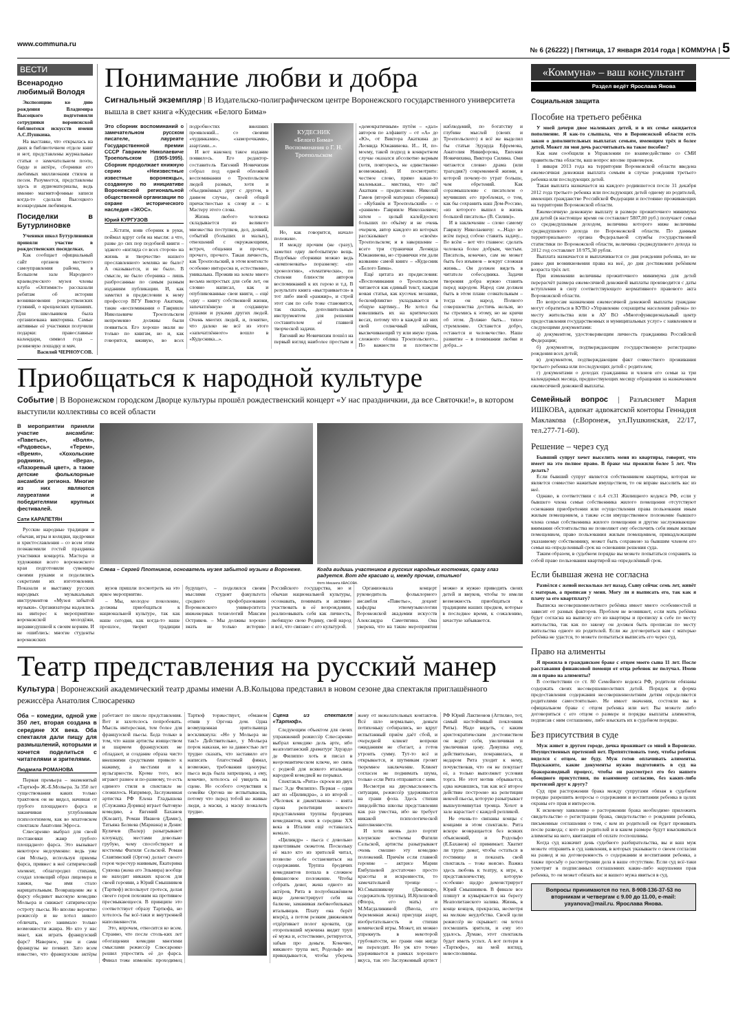www.communa.ru № 6 (26222) | Пятница, 17 января 2014 года | КОММУНА | 5
ВЕСТИ
Всенародно любимый Володя
Экспозицию ко дню рождения Владимира Высоцкого подготовили сотрудники воронежской библиотеки искусств имени А.С.Пушкина.
На выставке, что открылась на днях в библиотечном отделе книг и нот, представлены журнальные статьи о замечательном поэте, барде и актёре, сборники его любимых миллионами стихов и песен. Разумеется, представлены здесь и аудиоматериалы, ведь именно магнитофонные записи когда-то сделали Высоцкого всенародным любимцем.
Посиделки в Бутурлиновке
Ученики школ Бутурлиновки приняли участие в рождественских посиделках.
Как сообщает официальный сайт органов местного самоуправления района, в Большом зале Народного краеведческого музея члены клуба «Оптимист» рассказали ребятам об истории возникновения рождественских гуляний, о крещенских купаниях. Для школьников была организована викторина. Самые активные её участники получили подарки: православные календари, символ года – резиновую лошадку и мяч.
Василий ЧЕРНОУСОВ.
Понимание любви и добра
Сигнальный экземпляр | В Издательско-полиграфическом центре Воронежского государственного университета вышла в свет книга «Кудесник «Белого Бима»
Это сборник воспоминаний о замечательном русском писателе, лауреате Государственной премии СССР Гаврииле Николаевиче Троепольском (1905-1995). Сборник продолжает книжную серию «Неизвестные известные воронежцы», созданную по инициативе Воронежской региональной общественной организации по охране исторического наследия «ЭКОС».
Юрий КУРГУЗОВ
...Кстати, взяв сборник в руки, поймал вдруг себя на мысли: а что, разве до сих пор подобной книги – эдакого «взгляда со всех сторон» на жизнь и творчество нашего прославленного земляка не было? А оказывается, и не было. В смысле, не было сборника – лишь разбросанные по самым разным изданиям публикации. И, как заметил в предисловии к нему профессор ВГУ Виктор Акаткин, такие «воспоминания о Гаврииле Николаевиче Троепольском непременно должны были появиться. Его хорошо знали не только по книгам, но и, как говорится, вживую, во всех подробностях внешних проявлений... со своими «чудинками», «заморочками», азартами...».
И вот наконец такое издание появилось. Его редактор-составитель Евгений Новичихин собрал под одной обложкой воспоминания о Троепольском людей разных, хотя и объединённых друг с другом, в данном случае, своей общей причастностью к слову и – к Мастеру этого слова.
Жизнь любого человека складывается из великого множества поступков, дел, деяний, событий (больших и малых), отношений с окружающими, встреч, общения и прочего, прочего, прочего. Такая личность, как Троепольский, в этом контексте особенно интересна и, естественно, уникальна. Прожив на земле много весьма непростых для себя лет, он словно написал, как и опубликованные свои книги, – ещё одну – книгу собственной жизни, запечатлённую и созданную душами и руками других людей. Очень многих людей, и, понятно, что далеко не всё из этого «запечатлённого» вошло в «Кудесника...».
КУДЕСНИК
«Белого Бима»
Воспоминания о Г. Н. Троепольском
Но, как говорится, начало положено.
И между прочим (не сразу), заметил одну любопытную вещь. Подобные сборники можно ведь «компоновать» поразному: «по хронологии», «тематически», по степени близости авторов воспоминаний к их герою и т.д. В результате книга «выстраивается» в тот либо иной «ранжир», и строй этот сам по себе тоже становится, так сказать, дополнительным инструментом для решения составителем её главной творческой задачи.
Евгений же Новичихин пошёл на первый взгляд наиболее простым и «демократичным» путём – «дал» авторов по алфавиту – от «А» до «Ю», от Виктора Акаткина до Леонида Южанинова. И... И, по-моему, такой подход в конкретном случае оказался абсолютно верным (хотя, повторюсь, не единственно возможным). И посмотрите: честное слово, прямо какая-то маленькая... мистика, что ли? Акаткин – предисловие. Николай Гамов (второй материал сборника) – «Кубанёв и Троепольский» – о «раннем» Гаврииле Николаевиче; затем – целый калейдоскоп больших по объёму и не очень очерков, автор каждого из которых рассказывает о «своём» Троепольском; и в завершение – всего три странички Леонида Южанинова, но странички эти дали название самой книге – «Кудесник «Белого Бима».
Ещё цитата из предисловия: «Воспоминания о Троепольском читаются как единый текст, каждая новая статья, как кусочек мозаики, бесконфликтно укладывается в общую картину... Не хотел бы взвешивать их на критических весах, потому что в каждой из них свой солнечный зайчик, высвечивающий ту или иную грань сложного облика Троепольского... По важности и плотности наблюдений, по богатству и глубине мыслей (своих и Троепольского) я всё же выделил бы статьи Эдуарда Ефремова, Анатолия Никифорова, Евгения Новичихина, Виктора Силина. Они читаются словно драма (или трагедия?) современной жизни, в которой почему-то утрат больше, чем обретений. Как соразмышление с писателем о мучивших его проблемах, о том, как бы сохранить наш Дом-Россию, «из которого вышел в жизнь большой писатель» (В. Силин)».
И в заключение – слово самому Гаврилу Николаевичу: «...Надо во всём перед собою ставить задачу... Во всём – вот что главное: сделать человека более добрым, чистым. Писатель, конечно, сам не может быть без изъянов – вокруг сложная жизнь... Он должен видеть в читателе собеседника. Задачи творения добра нужно ставить перед народом. Народ сам должен быть в этом плане сознательным – тогда он народ. Полного совершенства достичь нельзя, но ты стремись к этому, но не кричи об этом. Должно быть... тихое стремление. Останется добро, останется и человечество. Наше развитие – в понимании любви и добра...»
Приобщаться к народной культуре
Событие | В Воронежском городском Дворце культуры прошёл рождественский концерт «У нас праздничкии, да все Святочки!», в котором выступили коллективы со всей области
В мероприятии приняли участие ансамбли: «Паветье», «Воля», «Радовесь», «Терем», «Время», «Хохольские родники», «Вера», «Лазоревый цвет», а также детские фольклорные ансамбли региона. Многие из них являются лауреатами и победителями крупных фестивалей.
Сати КАРАПЕТЯН
Русские народные традиции и обычаи, игры и колядки, щедровки и христославления – со всем этим познакомили гостей праздника участники концерта. Мастера и художники всего воронежского края подготовили сувениры своими руками и поделились секретами их изготовления. Показали и выставку русских народных музыкальных инструментов «Музея забытой музыки». Организаторы надеялись на интерес к мероприятию воронежской молодёжи, неравнодушной к своим корням. И не ошиблись: многие студенты воронежских
Слева – Сергей Плотников, основатель музея забытой музыки в Воронеже.
Когда видишь участников в русских народных костюмах, сразу глаз радуется. Вот где красиво и, между прочим, стильно!
Фото Михаила КВАСОВА.
вузов пришли посмотреть на это яркое мероприятие.
– Мы, молодое поколение, должны приобщаться к национальной культуре, так как наше сегодня, как когда-то наше прошлое, творит традиции будущего, – поделился своим мыслями студент факультета среднего профобразования Воронежского университета инженерных технологий Максим Остриков. – Мы должны хорошо знать не только историю Российского государства, но и обычаи национальной культуры, осознавать, понимать и активно участвовать в её возрождении, реализовывать себя как личность, любящую свою Родину, свой народ и всё, что связано с его культурой.
Организовала концерт руководитель фольклорного ансамбля «Паветье», доцент кафедры этномузыкологии Воронежской академии искусств Александра Самотягина. Она уверена, что на такие мероприятия можно и нужно приводить своих детей и внуков, чтобы те имели возможность приобщаться к традициям наших предков, которые в последнее время, к сожалению, зачастую забываются.
Театр представления на русский манер
Культура | Воронежский академический театр драмы имени А.В.Кольцова представил в новом сезоне два спектакля приглашённого режиссёра Анатолия Слюсаренко
Оба – комедии, одной уже 350 лет, вторая создана в середине XX века. Оба спектакля дали пищу для размышлений, которыми и хочется поделиться с читателями и зрителями.
Людмила РОМАНОВА
Первая премьера – знаменитый «Тартюф» Ж.-Б.Мольера. За 350 лет существования каких только трактовок он не видел, начиная от грубого площадного фарса и заканчивая углубленным психологизмом, как во мхатовском спектакле Анатолия Эфроса.
Слюсаренко выбрал для своей постановки жанр грубого площадного фарса. Это вызывает некоторое недоумение: ведь уже сам Мольер, используя приемы фарса, привнес в неё сатирический элемент, облагородил стихами, создал зловещий образ лицемера и ханжи, чье имя стало нарицательным. Возвращение же к фарсу обедняет высокую комедию Мольера и снижает сатирическую остроту пьесы. Но вполне вероятно режиссёр и не хотел никого обличать, его занимало только возможности жанра. Но кто у нас знает, как играть французский фарс? Наверное, уже и сами французы не помнят. Зато всем известно, что французские актёры работают по школе представления. Вот и захотелось попробовать. Мысль интересная, тем более для французской пьесы. Беда только в том, что наши артисты изяществом и шармом французских не обладают, и создание образа чисто внешними средствами привело к нажиму, а местами и к вульгарности. Кроме того, все играют разное и по-разному, то есть единого стиля в спектакле не сложилось. Например, Заслуженная артистка РФ Елена Гладышева (Служанка Дорина) играет бытовую комедию, а Евгений Баханов (Клеант), Роман Иванов (Дамис), Татьяна Беляева (Мариана) и Денис Куличев (Валер) разыгрывают клоунаду, местами довольно грубую, чему способствуют и костюмы Фагили Сельской. Роман Славтинский (Оргон) делает своего героя чересчур наивным, Екатерина Суязова (жена его Эльмира) вообще не находит никаких красок для своей героини, а Юрий Смышников (Тартюф) использует гротеск, делая своего героя похожим на противное пресмыкающееся. В принципе это соответствует образу Тартюфа, но хотелось бы всё-таки и внутренней наполненности.
Это, впрочем, относится ко всем. Странно, что после столь-ких лет обогащения комедии многими смыслами режиссёр Слюсаренко решил упростить её до фарса. Финал тоже изменён: проходимец Тартюф торжествует, обманом отняв у Оргона дом. Одна возмущенная зрительница воскликнула: «Но у Мольера не так!» Действительно, у Мольера порок наказан, но за давностью лет трудно сказать, что заставило его написать благостный финал, возможно, требования цензуры: пьеса ведь была запрещена, а ему, конечно, хотелось её увидеть на сцене. Но особого сочувствия к семейке Оргона не испытываешь, потому что перед тобой не живые люди, а маски, а маску пожалеть трудно.
Сцена из спектакля «Тартюф».
Следующим объектом для своих упражнений режиссёр Слюсаренко выбрал комедию дель арте, ибо неаполитанский драматург Эдуардо де Филиппо хоть и писал в неоромантическом ключе, но связь с родной для всякого итальянца народной комедией не порывал.
Спектакль «Рита» скроен из двух пьес Э.де Филиппо. Первая – один акт из «Цилиндра», а из второй – «Человек и джентльмен» - взята сцена репетиции некоего представления труппы бродячих комедиантов, коих в середине XX века в Италии ещё оставалась немало.
«Цилиндр» - пьеса с довольно щекотливым сюжетом. Поскольку её мало кто из зрителей читал, позволю себе остановиться на содержании. Труппа бродячих комедиантов попала в сложное финансовое положение. Чтобы собрать денег, жена одного из актёров, Рита в полуобнажённом виде демонстрирует себя на балконе, заманивая любвеобильных итальянцев. Плату она берёт вперёд, а потом резким движением отдёргивает полог кровати, где оторопевший мужчина видит труп её мужа и, естественно, ретируется, забыв про деньги. Конечно, никакого трупа нет, Родольфо им прикидывается, чтобы уберечь жену от нежелательных контактов. Всё шло нормально, деньги потихоньку собирались, но вдруг испытанный приём даёт сбой, и очередной клиент вопреки ожиданиям не сбегает, а готов утроить сумму. Тут-то всё и открывается, и шутникам грозит тюремное заключение. Клиент согласен не поднимать шума, только если Рита отправится с ним.
Несмотря на двусмысленность ситуации, режиссёр удерживается на грани фола. Здесь стихия лицедейства школы представления как раз уместна, ибо не требует никакой психологической наполненности.
И хотя вновь дело портят клоунские костюмы Фагили Сельской, артисты разыгрывают очень смешно эту комедию положений. Причём если главной героине – актрисе Марии Ембулаевой достаточно просто красоты и искренности, то замечательной троице – Ю.Смышникову (Дженнаро, содержатель труппы), И.Кулешовой (Флора, его мать) и М.Магдалининой (Виола, его беременная жена) присущи азарт, изобретательность и стихия комической игры. Может, их можно упрекнуть в некоторой грубоватости, но грани они нигде не переходят. Но уж кто точно удерживается в рамках хорошего вкуса, так это Заслуженный артист РФ Юрий Лактионов (Аттилио, тот, самый настойчивый поклонник Риты). Надо видеть, с каким аристократическим достоинством он ведёт себя, увеличивая и увеличивая цену. Девушка ему, действительно, понравилась, и недаром Рита уходит к нему, почувствовав, что он не покупает её, а только выполняет условия торга. Но этот мотив обрывается, едва начавшись, так как всё второе действие построено на репетиции некоей пьесы, которую разыгрывает вышеупомянутая троица. Хохот в зале нарастает с каждой репликой.
Не очень-то связаны концы с концами в этом спектакле. Рита вскоре возвращается без всяких объяснений, и Родольфо (Е.Баханов) её принимает. Хватит ли трупе денег, чтобы остаться в гостинице и показать свой спектакль – тоже неясно. Важна здесь любовь к театру, к игре, к представленчеству, которую особенно щедро демонстрирует Юрий Смышников. В финале все пляшут и кувыркаются на берегу Неаполитанского залива. Жизнь, в конце концов, прекрасна, несмотря на мелкие неудобства. Своей цели режиссёр не скрывает: он хотел посмешить зрителя, и ему это удалось. Думаю, этот спектакль будет иметь успех. А вот потери в «Тартюфе», на мой взгляд, невосполнимы.
«Коммуна» – ваш консультант
Раздел ведёт Ярослава Янова
Социальная защита
Пособие на третьего ребёнка
У моей дочери двое маленьких детей, и в их семье ожидается пополнение. Я как-то слышала, что в Воронежской области есть закон о дополнительных выплатах семьям, имеющим трёх и более детей. Может ли моя дочь рассчитывать на такое пособие?
Как нам сообщили в Управлении по взаимодействию со СМИ правительства области, ваш вопрос вполне правомерен.
1 января 2013 года на территории Воронежской области введена ежемесячная денежная выплата семьям в случае рождения третьего ребенка или последующих детей.
Такая выплата назначается на каждого родившегося после 31 декабря 2012 года третьего ребенка или последующих детей одному из родителей, имеющих гражданство Российской Федерации и постоянно проживающих на территории Воронежской области.
Ежемесячную денежную выплату в размере прожиточного минимума для детей (в настоящее время он составляет 5807,00 руб.) получают семьи со среднедушевым доходом, величина которого ниже величины среднедушевого дохода по Воронежской области. По данным территориального органа Федеральной службы государственной статистики по Воронежской области, величина среднедушевого дохода за 2012 год составляет 18 975,30 рубля.
Выплата назначается и выплачивается со дня рождения ребенка, но не ранее дня возникновения права на неё, до дня достижения ребёнком возраста трёх лет.
При изменении величины прожиточного минимума для детей перерасчёт размера ежемесячной денежной выплаты производится с даты вступления в силу соответствующего нормативного правового акта Воронежской области.
По вопросам назначения ежемесячной денежной выплаты граждане могут обратиться в КУВО «Управление соцзащиты населения района» по месту жительства или в АУ ВО «Многофункциональный центр предоставления государственных и муниципальных услуг» с заявлением и следующими документами:
а) документом, удостоверяющим личность гражданина Российской Федерации;
б) документом, подтверждающим государственную регистрацию рождения всех детей;
в) документом, подтверждающим факт совместного проживания третьего ребенка или последующих детей с родителем;
г) документами о доходах гражданина и членов его семьи за три календарных месяца, предшествующих месяцу обращения за назначением ежемесячной денежной выплаты.
Семейный вопрос | Разъясняет Мария ИШКОВА, адвокат адвокатской конторы Геннадия Маклакова (г.Воронеж, ул.Пушкинская, 22/17, тел.277-71-60).
Решение – через суд
Бывший супруг хочет выселить меня из квартиры, говорит, что имеет на это полное право. В браке мы прожили более 5 лет. Что делать?
Если бывший супруг является собственником квартиры, которая не является совместно нажитым имуществом, то он вправе выселить вас из неё.
Однако, в соответствии с п.4 ст.31 Жилищного кодекса РФ, если у бывшего члена семьи собственника жилого помещения отсутствуют основания приобретения или осуществления права пользования иным жилым помещением, а также если имущественное положение бывшего члена семьи собственника жилого помещения и другие заслуживающие внимания обстоятельства не позволяют ему обеспечить себя иным жилым помещением, право пользования жилым помещением, принадлежащим указанному собственнику, может быть сохранено за бывшим членом его семьи на определенный срок на основании решения суда.
Таким образом, в судебном порядке вы можете попытаться сохранить за собой право пользования квартирой на определённый срок.
Если бывшая жена не согласна
Развёлся с женой несколько лет назад. Сыну сейчас семь лет, живёт с матерью, а прописан у меня. Могу ли я выписать его, так как я плачу за его квартплату?
Выписка несовершеннолетнего ребёнка имеет много особенностей и зависит от разных факторов. Проблем не возникнет, если мать ребёнка будет согласна на выписку его из квартиры и прописку к себе по месту жительства, так как по закону он должен быть прописан по месту жительства одного из родителей. Если же договориться вам с матерью ребёнка не удастся, то можете попытаться выписать его через суд.
Право на алименты
Я прожила в гражданском браке с отцом моего сына 11 лет. После расставания финансовой помощи от отца ребенок не получал. Имею ли я право на алименты?
В соответствии со ст. 80 Семейного кодекса РФ, родители обязаны содержать своих несовершеннолетних детей. Порядок и форма предоставления содержания несовершеннолетним детям определяются родителями самостоятельно. Не имеет значения, состояли вы в официальном браке с отцом ребенка или нет. Вы можете либо договориться с его отцом о размере и порядке выплаты алиментов, подписав с ним соглашение, либо взыскать их в судебном порядке.
Без присутствия в суде
Муж живет в другом городе, дочка проживает со мной в Воронеже. Имущественных претензий нет. Препятствовать тому, чтобы ребенок виделся с отцом, не буду. Муж готов оплачивать алименты. Подскажите, какие документы нужно подготовить в суд на бракоразводный процесс, чтобы он рассмотрел его без нашего обоюдного присутствия, по взаимному согласию, без каких-либо претензий друг к другу?
Суд при расторжении брака между супругами обязан в судебном порядке разрешить вопросы о содержании и воспитании ребенка в целях охраны его прав и интересов.
К исковому заявлению о расторжении брака необходимо приложить свидетельство о регистрации брака, свидетельство о рождении ребенка, письменные соглашения о том, с кем из родителей он будет проживать после развода; с кого из родителей и в каком размере будут взыскиваться алименты на него, квитанция об оплате госпошлины.
Когда суд назначит день судебного разбирательства, вы и ваш муж можете отправить в суд заявления, в которых указываете о своем согласии на развод и на договоренность о содержании и воспитании ребенка, а также просьбу о рассмотрении дела в ваше отсутствие. Если суд всё-таки усмотрит в подписанных соглашениях какие-либо нарушения прав ребенка, то он может обязать вас и вашего мужа явиться в суд.
Вопросы принимаются по тел. 8-908-136-37-53 по вторникам и четвергам с 9.00 до 11.00, e-mail: yayanova@mail.ru. Ярослава Янова.